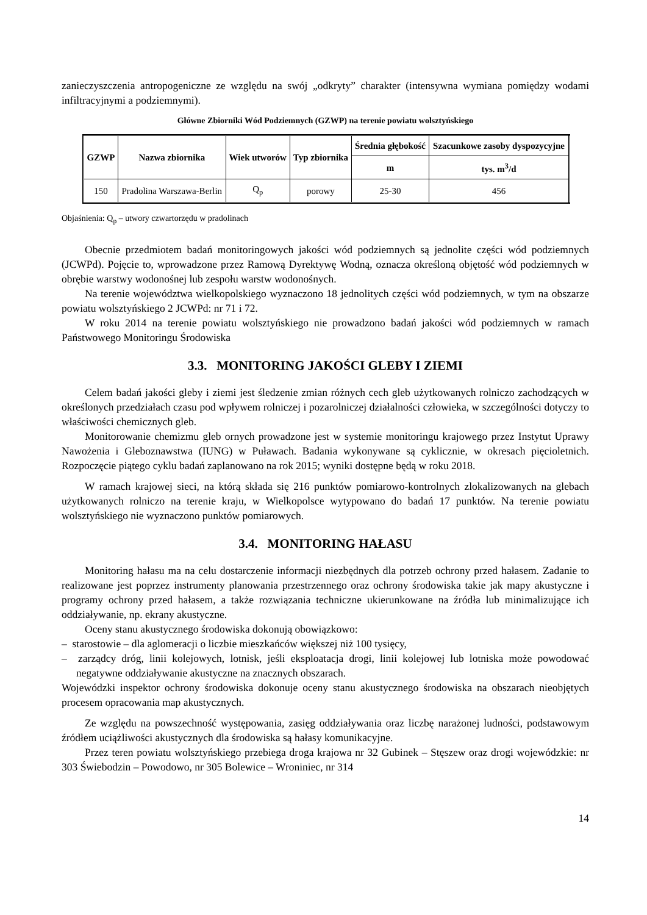zanieczyszczenia antropogeniczne ze względu na swój „odkryty” charakter (intensywna wymiana pomiędzy wodami infiltracyjnymi a podziemnymi).
Główne Zbiorniki Wód Podziemnych (GZWP) na terenie powiatu wolsztyńskiego
| GZWP | Nazwa zbiornika | Wiek utworów | Typ zbiornika | Średnia głębokość | Szacunkowe zasoby dyspozycyjne |
| --- | --- | --- | --- | --- | --- |
| | | | | m | tys. m<sup>3</sup>/d |
| 150 | Pradolina Warszawa-Berlin | Q<sub>p</sub> | porowy | 25-30 | 456 |
Objaśnienia: Q<sub>p</sub> – utwory czwartorzędu w pradolinach
Obecnie przedmiotem badań monitoringowych jakości wód podziemnych są jednolite części wód podziemnych (JCWPd). Pojęcie to, wprowadzone przez Ramową Dyrektywę Wodną, oznacza określoną objętość wód podziemnych w obrębie warstwy wodonośnej lub zespołu warstw wodonośnych.
Na terenie województwa wielkopolskiego wyznaczono 18 jednolitych części wód podziemnych, w tym na obszarze powiatu wolsztyńskiego 2 JCWPd: nr 71 i 72.
W roku 2014 na terenie powiatu wolsztyńskiego nie prowadzono badań jakości wód podziemnych w ramach Państwowego Monitoringu Środowiska
3.3. MONITORING JAKOŚCI GLEBY I ZIEMI
Celem badań jakości gleby i ziemi jest śledzenie zmian różnych cech gleb użytkowanych rolniczo zachodzących w określonych przedziałach czasu pod wpływem rolniczej i pozarolniczej działalności człowieka, w szczególności dotyczy to właściwości chemicznych gleb.
Monitorowanie chemizmu gleb ornych prowadzone jest w systemie monitoringu krajowego przez Instytut Uprawy Nawożenia i Gleboznawstwa (IUNG) w Puławach. Badania wykonywane są cyklicznie, w okresach pięcioletnich. Rozpoczęcie piątego cyklu badań zaplanowano na rok 2015; wyniki dostępne będą w roku 2018.
W ramach krajowej sieci, na którą składa się 216 punktów pomiarowo-kontrolnych zlokalizowanych na glebach użytkowanych rolniczo na terenie kraju, w Wielkopolsce wytypowano do badań 17 punktów. Na terenie powiatu wolsztyńskiego nie wyznaczono punktów pomiarowych.
3.4. MONITORING HAŁASU
Monitoring hałasu ma na celu dostarczenie informacji niezbędnych dla potrzeb ochrony przed hałasem. Zadanie to realizowane jest poprzez instrumenty planowania przestrzennego oraz ochrony środowiska takie jak mapy akustyczne i programy ochrony przed hałasem, a także rozwiązania techniczne ukierunkowane na źródła lub minimalizujące ich oddziaływanie, np. ekrany akustyczne.
Oceny stanu akustycznego środowiska dokonują obowiązkowo:
– starostowie – dla aglomeracji o liczbie mieszkańców większej niż 100 tysięcy,
– zarządcy dróg, linii kolejowych, lotnisk, jeśli eksploatacja drogi, linii kolejowej lub lotniska może powodować negatywne oddziaływanie akustyczne na znacznych obszarach.
Wojewódzki inspektor ochrony środowiska dokonuje oceny stanu akustycznego środowiska na obszarach nieobjętych procesem opracowania map akustycznych.
Ze względu na powszechność występowania, zasięg oddziaływania oraz liczbę narażonej ludności, podstawowym źródłem uciążliwości akustycznych dla środowiska są hałasy komunikacyjne.
Przez teren powiatu wolsztyńskiego przebiega droga krajowa nr 32 Gubinek – Stęszew oraz drogi wojewódzkie: nr 303 Świebodzin – Powodowo, nr 305 Bolewice – Wroniniec, nr 314
14